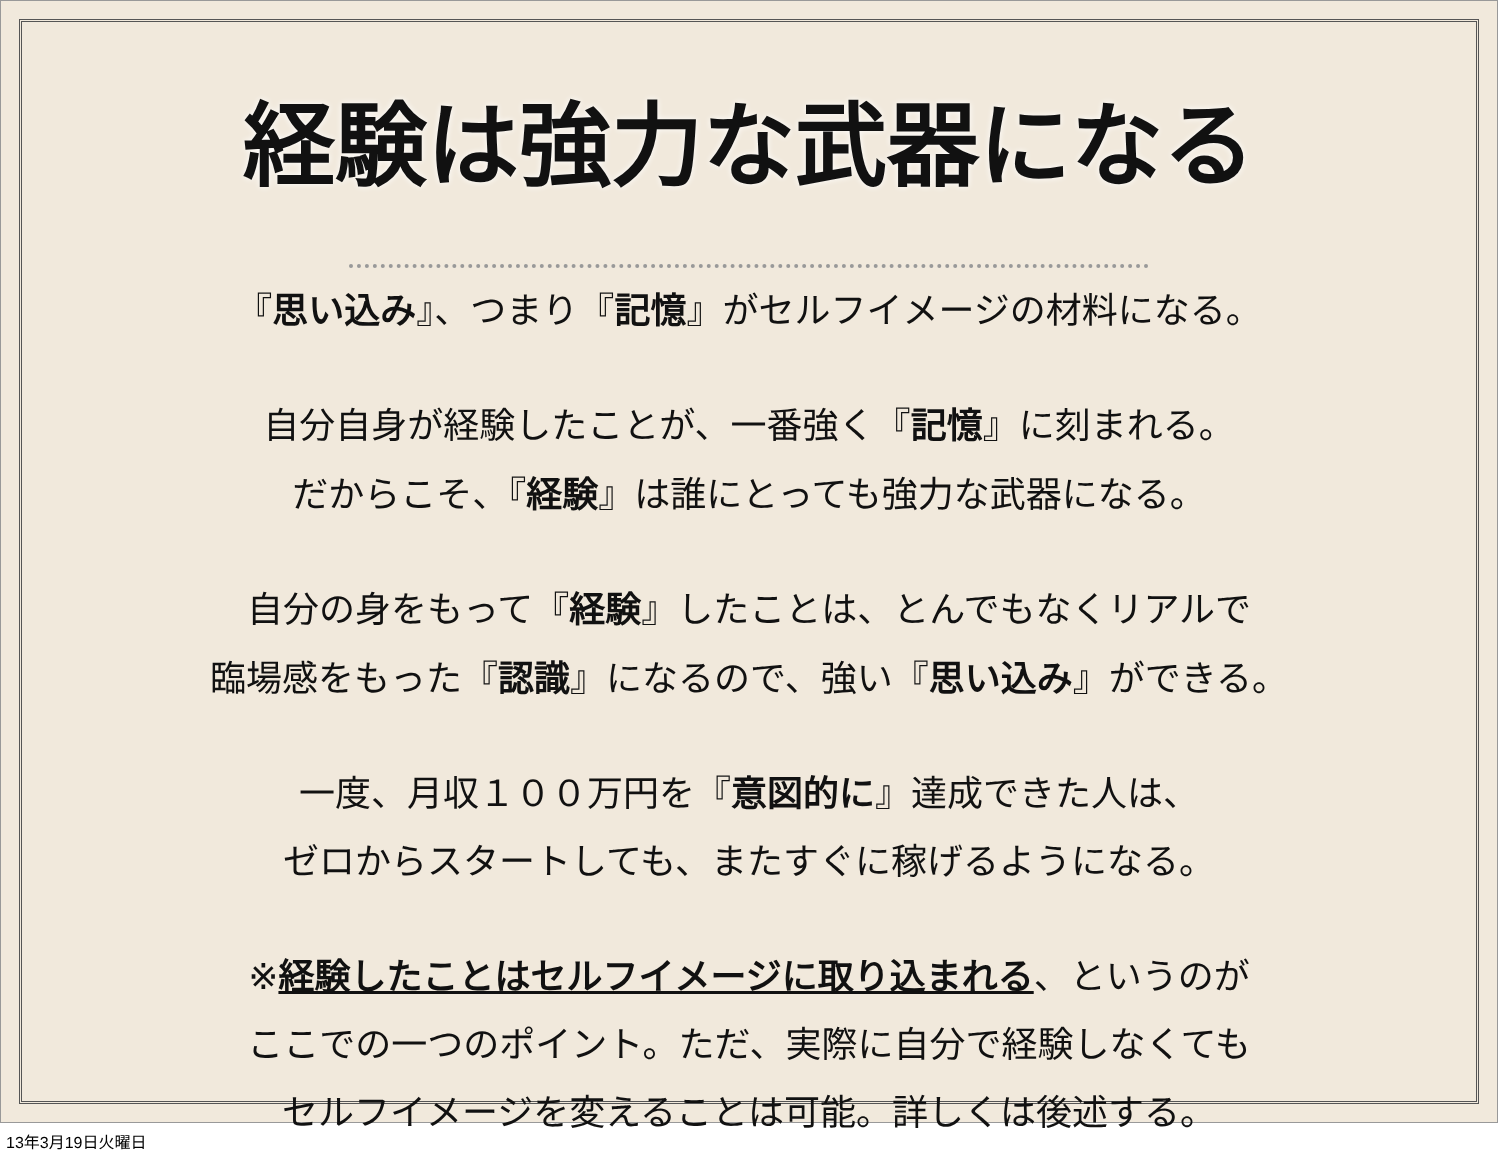経験は強力な武器になる
『思い込み』、つまり『記憶』がセルフイメージの材料になる。
自分自身が経験したことが、一番強く『記憶』に刻まれる。
だからこそ、『経験』は誰にとっても強力な武器になる。
自分の身をもって『経験』したことは、とんでもなくリアルで
臨場感をもった『認識』になるので、強い『思い込み』ができる。
一度、月収１００万円を『意図的に』達成できた人は、
ゼロからスタートしても、またすぐに稼げるようになる。
※経験したことはセルフイメージに取り込まれる、というのが
ここでの一つのポイント。ただ、実際に自分で経験しなくても
セルフイメージを変えることは可能。詳しくは後述する。
13年3月19日火曜日